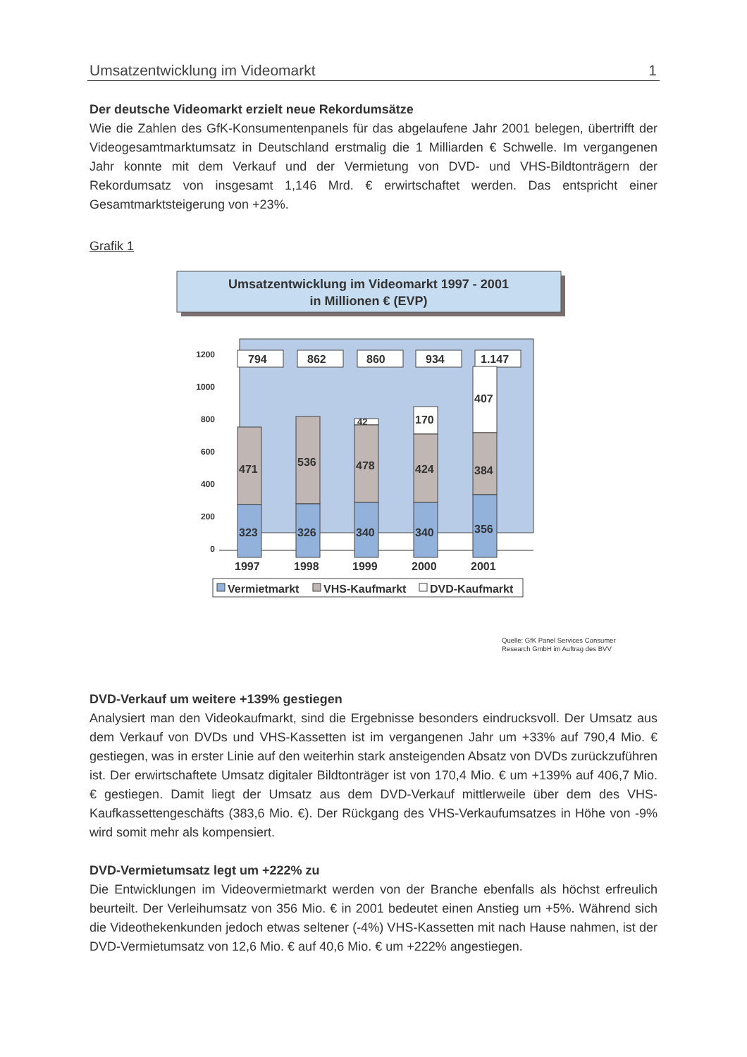Umsatzentwicklung im Videomarkt 1
Der deutsche Videomarkt erzielt neue Rekordumsätze
Wie die Zahlen des GfK-Konsumentenpanels für das abgelaufene Jahr 2001 belegen, übertrifft der Videogesamtmarktumsatz in Deutschland erstmalig die 1 Milliarden € Schwelle. Im vergangenen Jahr konnte mit dem Verkauf und der Vermietung von DVD- und VHS-Bildtonträgern der Rekordumsatz von insgesamt 1,146 Mrd. € erwirtschaftet werden. Das entspricht einer Gesamtmarktsteigerung von +23%.
Grafik 1
Umsatzentwicklung im Videomarkt 1997 - 2001
in Millionen € (EVP)
1200
1000
800
600
400
200
0
794
471
323
862
536
326
860
42
478
340
934
170
424
340
1.147
407
384
356
1997
1998
1999
2000
2001
Vermietmarkt
VHS-Kaufmarkt
DVD-Kaufmarkt
Quelle: GfK Panel Services Consumer
Research GmbH im Auftrag des BVV
DVD-Verkauf um weitere +139% gestiegen
Analysiert man den Videokaufmarkt, sind die Ergebnisse besonders eindrucksvoll. Der Umsatz aus dem Verkauf von DVDs und VHS-Kassetten ist im vergangenen Jahr um +33% auf 790,4 Mio. € gestiegen, was in erster Linie auf den weiterhin stark ansteigenden Absatz von DVDs zurückzuführen ist. Der erwirtschaftete Umsatz digitaler Bildtonträger ist von 170,4 Mio. € um +139% auf 406,7 Mio. € gestiegen. Damit liegt der Umsatz aus dem DVD-Verkauf mittlerweile über dem des VHS-Kaufkassettengeschäfts (383,6 Mio. €). Der Rückgang des VHS-Verkaufumsatzes in Höhe von -9% wird somit mehr als kompensiert.
DVD-Vermietumsatz legt um +222% zu
Die Entwicklungen im Videovermietmarkt werden von der Branche ebenfalls als höchst erfreulich beurteilt. Der Verleihumsatz von 356 Mio. € in 2001 bedeutet einen Anstieg um +5%. Während sich die Videothekenkunden jedoch etwas seltener (-4%) VHS-Kassetten mit nach Hause nahmen, ist der DVD-Vermietumsatz von 12,6 Mio. € auf 40,6 Mio. € um +222% angestiegen.